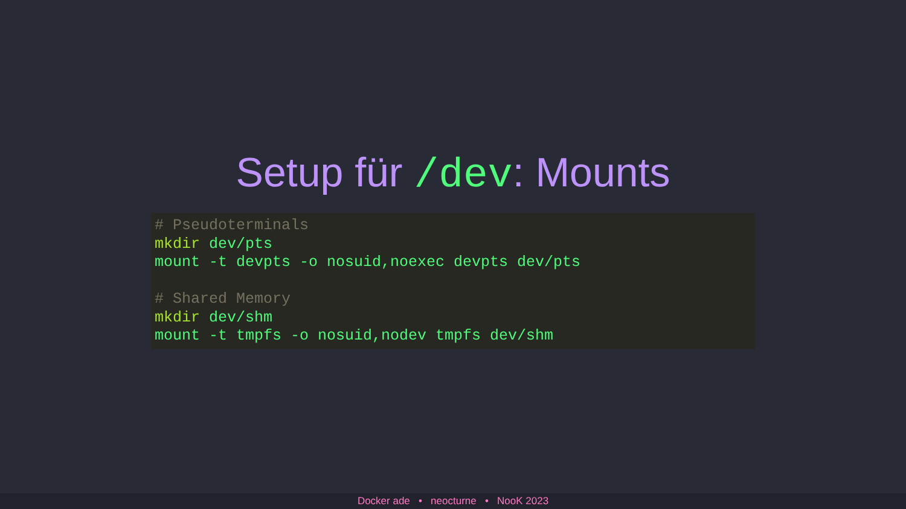Setup für /dev: Mounts
# Pseudoterminals
mkdir dev/pts
mount -t devpts -o nosuid,noexec devpts dev/pts

# Shared Memory
mkdir dev/shm
mount -t tmpfs -o nosuid,nodev tmpfs dev/shm
Docker ade • neocturne • NooK 2023